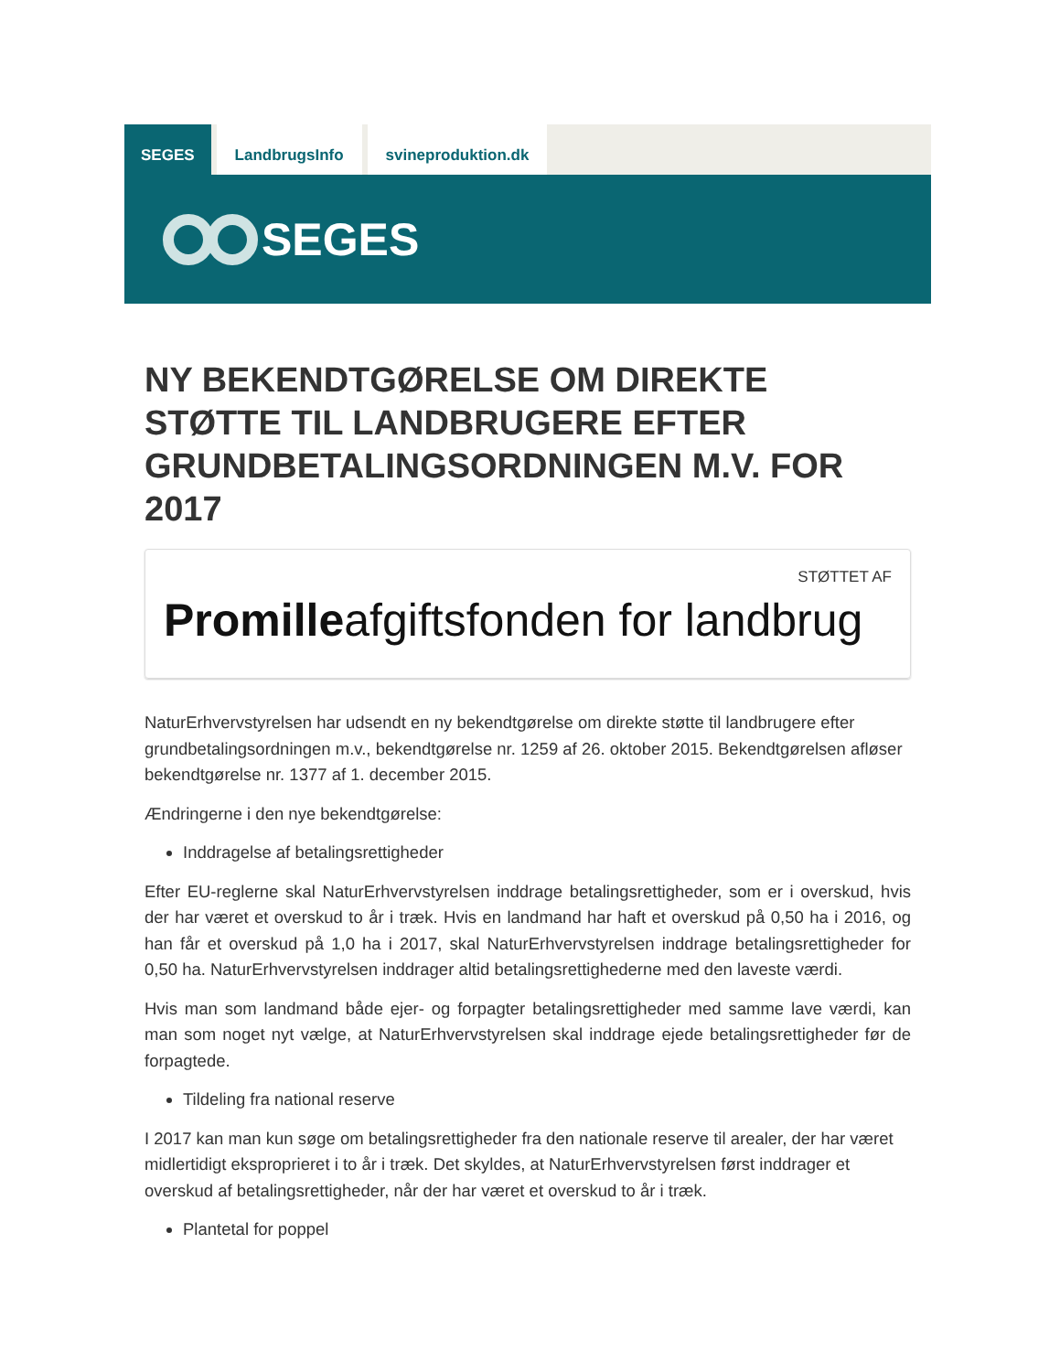SEGES LandbrugsInfo svineproduktion.dk
SEGES
NY BEKENDTGØRELSE OM DIREKTE STØTTE TIL LANDBRUGERE EFTER GRUNDBETALINGSORDNINGEN M.V. FOR 2017
STØTTET AF
Promilleafgiftsfonden for landbrug
NaturErhvervstyrelsen har udsendt en ny bekendtgørelse om direkte støtte til landbrugere efter grundbetalingsordningen m.v., bekendtgørelse nr. 1259 af 26. oktober 2015. Bekendtgørelsen afløser bekendtgørelse nr. 1377 af 1. december 2015.
Ændringerne i den nye bekendtgørelse:
Inddragelse af betalingsrettigheder
Efter EU-reglerne skal NaturErhvervstyrelsen inddrage betalingsrettigheder, som er i overskud, hvis der har været et overskud to år i træk. Hvis en landmand har haft et overskud på 0,50 ha i 2016, og han får et overskud på 1,0 ha i 2017, skal NaturErhvervstyrelsen inddrage betalingsrettigheder for 0,50 ha. NaturErhvervstyrelsen inddrager altid betalingsrettighederne med den laveste værdi.
Hvis man som landmand både ejer- og forpagter betalingsrettigheder med samme lave værdi, kan man som noget nyt vælge, at NaturErhvervstyrelsen skal inddrage ejede betalingsrettigheder før de forpagtede.
Tildeling fra national reserve
I 2017 kan man kun søge om betalingsrettigheder fra den nationale reserve til arealer, der har været midlertidigt eksproprieret i to år i træk. Det skyldes, at NaturErhvervstyrelsen først inddrager et overskud af betalingsrettigheder, når der har været et overskud to år i træk.
Plantetal for poppel